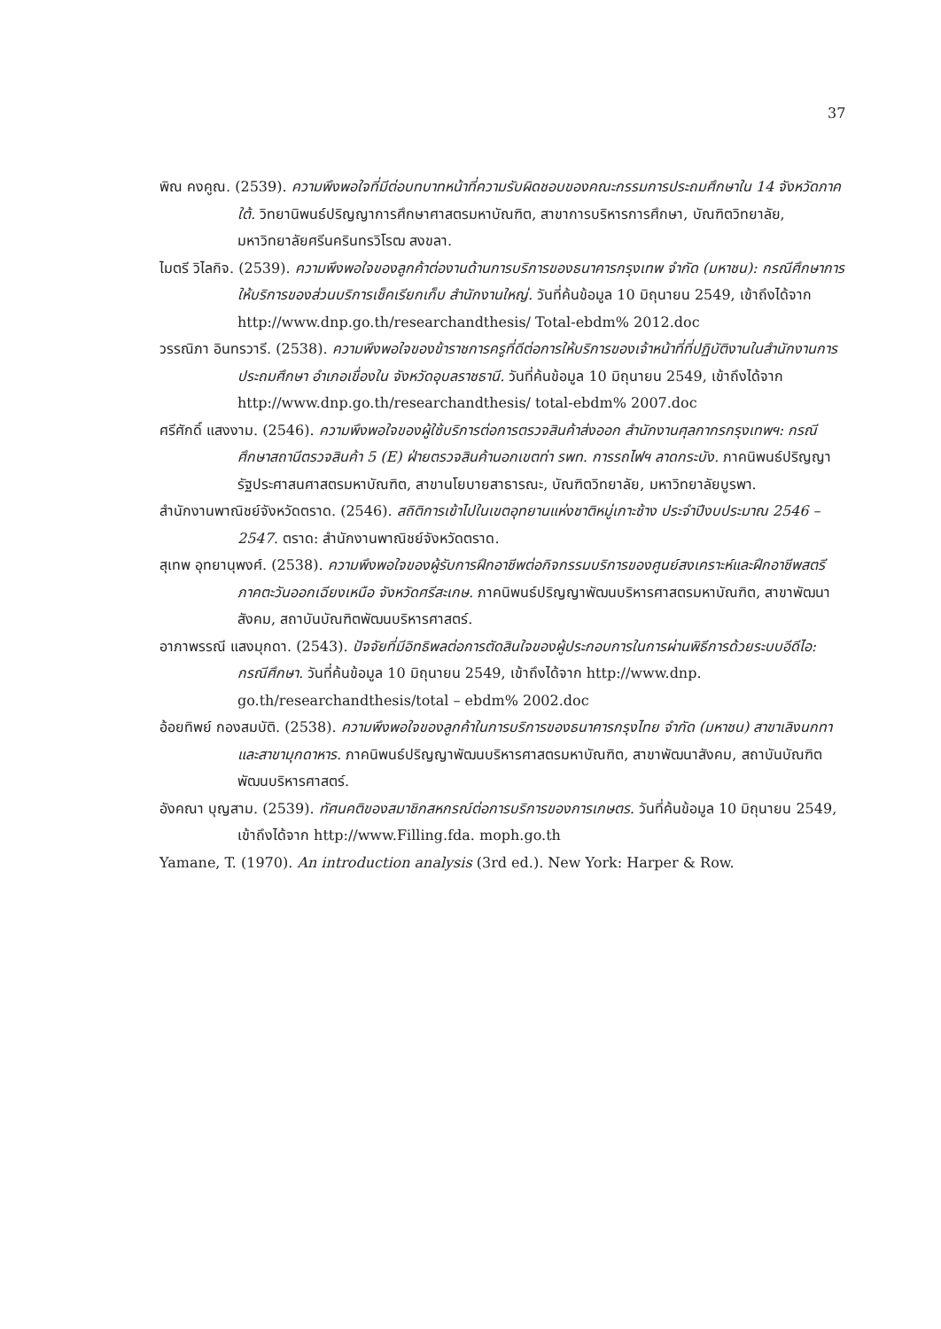37
พิณ คงคูณ. (2539). ความพึงพอใจที่มีต่อบทบาทหน้าที่ความรับผิดชอบของคณะกรรมการประถมศึกษาใน 14 จังหวัดภาคใต้. วิทยานิพนธ์ปริญญาการศึกษาศาสตรมหาบัณฑิต, สาขาการบริหารการศึกษา, บัณฑิตวิทยาลัย, มหาวิทยาลัยศรีนครินทรวิโรฒ สงขลา.
ไมตรี วิไลกิจ. (2539). ความพึงพอใจของลูกค้าต่องานด้านการบริการของธนาคารกรุงเทพ จำกัด (มหาชน): กรณีศึกษาการให้บริการของส่วนบริการเช็คเรียกเก็บ สำนักงานใหญ่. วันที่ค้นข้อมูล 10 มิถุนายน 2549, เข้าถึงได้จาก http://www.dnp.go.th/researchandthesis/ Total-ebdm% 2012.doc
วรรณิภา อินทรวารี. (2538). ความพึงพอใจของข้าราชการครูที่ดีต่อการให้บริการของเจ้าหน้าที่ที่ปฏิบัติงานในสำนักงานการประถมศึกษา อำเภอเขื่องใน จังหวัดอุบลราชธานี. วันที่ค้นข้อมูล 10 มิถุนายน 2549, เข้าถึงได้จาก http://www.dnp.go.th/researchandthesis/ total-ebdm% 2007.doc
ศรีศักดิ์ แสงงาม. (2546). ความพึงพอใจของผู้ใช้บริการต่อการตรวจสินค้าส่งออก สำนักงานศุลกากรกรุงเทพฯ: กรณีศึกษาสถานีตรวจสินค้า 5 (E) ฝ่ายตรวจสินค้านอกเขตท่า รพท. การรถไฟฯ ลาดกระบัง. ภาคนิพนธ์ปริญญารัฐประศาสนศาสตรมหาบัณฑิต, สาขานโยบายสาธารณะ, บัณฑิตวิทยาลัย, มหาวิทยาลัยบูรพา.
สำนักงานพาณิชย์จังหวัดตราด. (2546). สถิติการเข้าไปในเขตอุทยานแห่งชาติหมู่เกาะช้าง ประจำปีงบประมาณ 2546 – 2547. ตราด: สำนักงานพาณิชย์จังหวัดตราด.
สุเทพ อุทยานุพงศ์. (2538). ความพึงพอใจของผู้รับการฝึกอาชีพต่อกิจกรรมบริการของศูนย์สงเคราะห์และฝึกอาชีพสตรีภาคตะวันออกเฉียงเหนือ จังหวัดศรีสะเกษ. ภาคนิพนธ์ปริญญาพัฒนบริหารศาสตรมหาบัณฑิต, สาขาพัฒนาสังคม, สถาบันบัณฑิตพัฒนบริหารศาสตร์.
อาภาพรรณี แสงมุกดา. (2543). ปัจจัยที่มีอิทธิพลต่อการตัดสินใจของผู้ประกอบการในการผ่านพิธีการด้วยระบบอีดีไอ: กรณีศึกษา. วันที่ค้นข้อมูล 10 มิถุนายน 2549, เข้าถึงได้จาก http://www.dnp. go.th/researchandthesis/total – ebdm% 2002.doc
อ้อยทิพย์ กองสมบัติ. (2538). ความพึงพอใจของลูกค้าในการบริการของธนาคารกรุงไทย จำกัด (มหาชน) สาขาเลิงนกทา และสาขามุกดาหาร. ภาคนิพนธ์ปริญญาพัฒนบริหารศาสตรมหาบัณฑิต, สาขาพัฒนาสังคม, สถาบันบัณฑิตพัฒนบริหารศาสตร์.
อังคณา บุญสาม. (2539). ทัศนคติของสมาชิกสหกรณ์ต่อการบริการของการเกษตร. วันที่ค้นข้อมูล 10 มิถุนายน 2549, เข้าถึงได้จาก http://www.Filling.fda. moph.go.th
Yamane, T. (1970). An introduction analysis (3rd ed.). New York: Harper & Row.